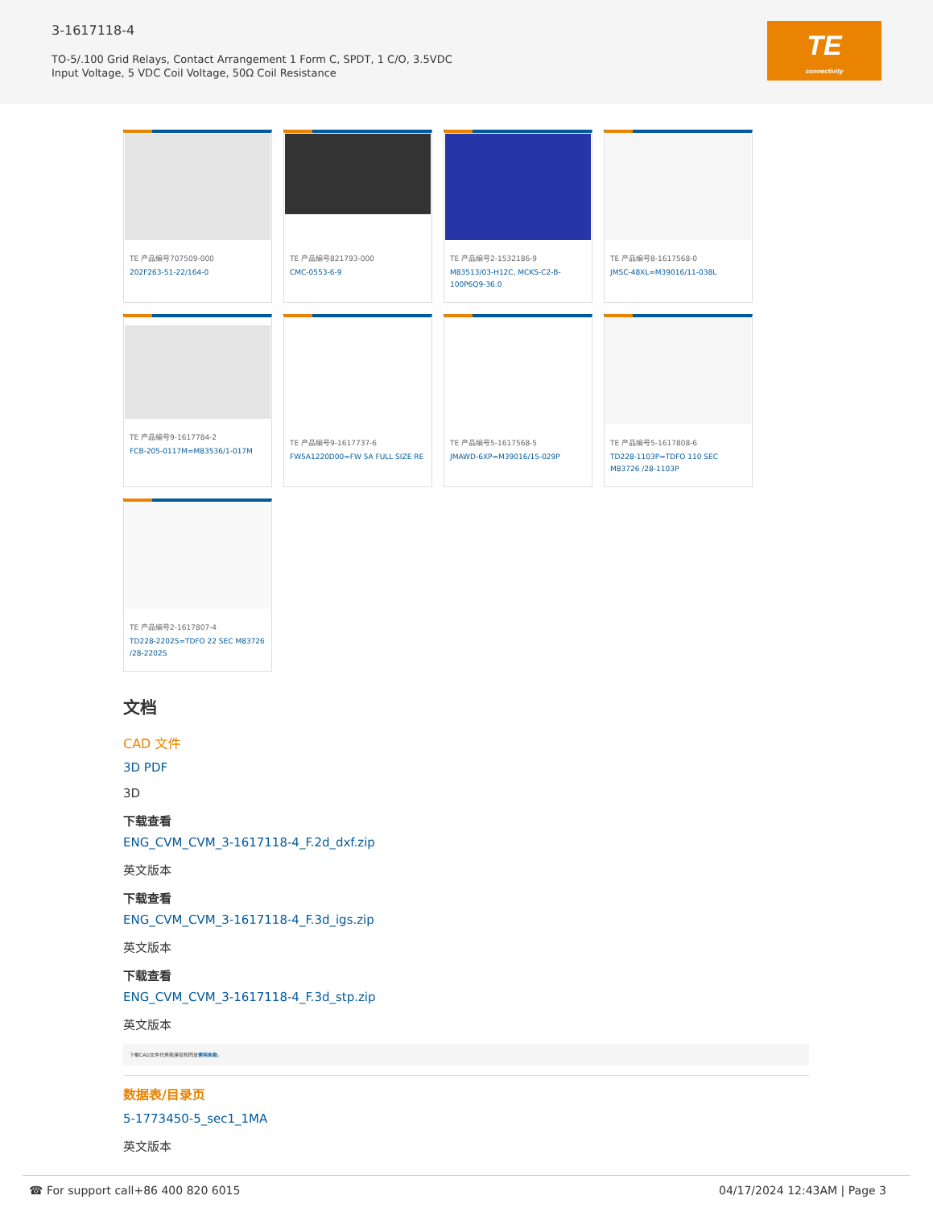3-1617118-4
TO-5/.100 Grid Relays, Contact Arrangement 1 Form C, SPDT, 1 C/O, 3.5VDC Input Voltage, 5 VDC Coil Voltage, 50Ω Coil Resistance
TE
connectivity
TE 产品编号707509-000
202F263-51-22/164-0
TE 产品编号821793-000
CMC-0553-6-9
TE 产品编号2-1532186-9
M83513/03-H12C, MCKS-C2-B-100P6Q9-36.0
TE 产品编号8-1617568-0
JMSC-48XL=M39016/11-038L
TE 产品编号9-1617784-2
FCB-205-0117M=M83536/1-017M
TE 产品编号9-1617737-6
FW5A1220D00=FW 5A FULL SIZE RE
TE 产品编号5-1617568-5
JMAWD-6XP=M39016/15-029P
TE 产品编号5-1617808-6
TD228-1103P=TDFO 110 SEC M83726 /28-1103P
TE 产品编号2-1617807-4
TD228-2202S=TDFO 22 SEC M83726 /28-2202S
文档
CAD 文件
3D PDF
3D
下载查看
ENG_CVM_CVM_3-1617118-4_F.2d_dxf.zip
英文版本
下载查看
ENG_CVM_CVM_3-1617118-4_F.3d_igs.zip
英文版本
下载查看
ENG_CVM_CVM_3-1617118-4_F.3d_stp.zip
英文版本
下载CAD文件代表我接受和同意使用条款。
数据表/目录页
5-1773450-5_sec1_1MA
英文版本
☎ For support call+86 400 820 6015 04/17/2024 12:43AM | Page 3